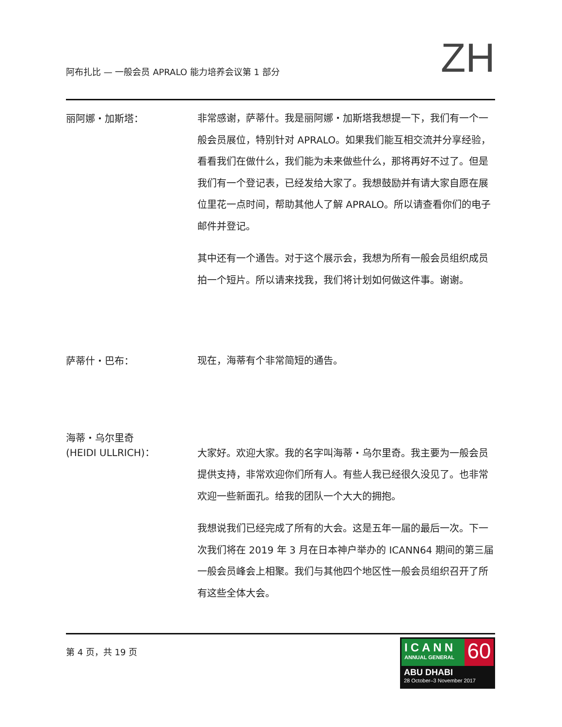阿布扎比 — 一般会员 APRALO 能力培养会议第 1 部分
ZH
丽阿娜・加斯塔：
非常感谢，萨蒂什。我是丽阿娜・加斯塔我想提一下，我们有一个一般会员展位，特别针对 APRALO。如果我们能互相交流并分享经验，看看我们在做什么，我们能为未来做些什么，那将再好不过了。但是我们有一个登记表，已经发给大家了。我想鼓励并有请大家自愿在展位里花一点时间，帮助其他人了解 APRALO。所以请查看你们的电子邮件并登记。
其中还有一个通告。对于这个展示会，我想为所有一般会员组织成员拍一个短片。所以请来找我，我们将计划如何做这件事。谢谢。
萨蒂什・巴布：
现在，海蒂有个非常简短的通告。
海蒂・乌尔里奇
(HEIDI ULLRICH)：
大家好。欢迎大家。我的名字叫海蒂・乌尔里奇。我主要为一般会员提供支持，非常欢迎你们所有人。有些人我已经很久没见了。也非常欢迎一些新面孔。给我的团队一个大大的拥抱。
我想说我们已经完成了所有的大会。这是五年一届的最后一次。下一次我们将在 2019 年 3 月在日本神户举办的 ICANN64 期间的第三届一般会员峰会上相聚。我们与其他四个地区性一般会员组织召开了所有这些全体大会。
第 4 页，共 19 页
ICANN
ANNUAL GENERAL
60
ABU DHABI
28 October–3 November 2017